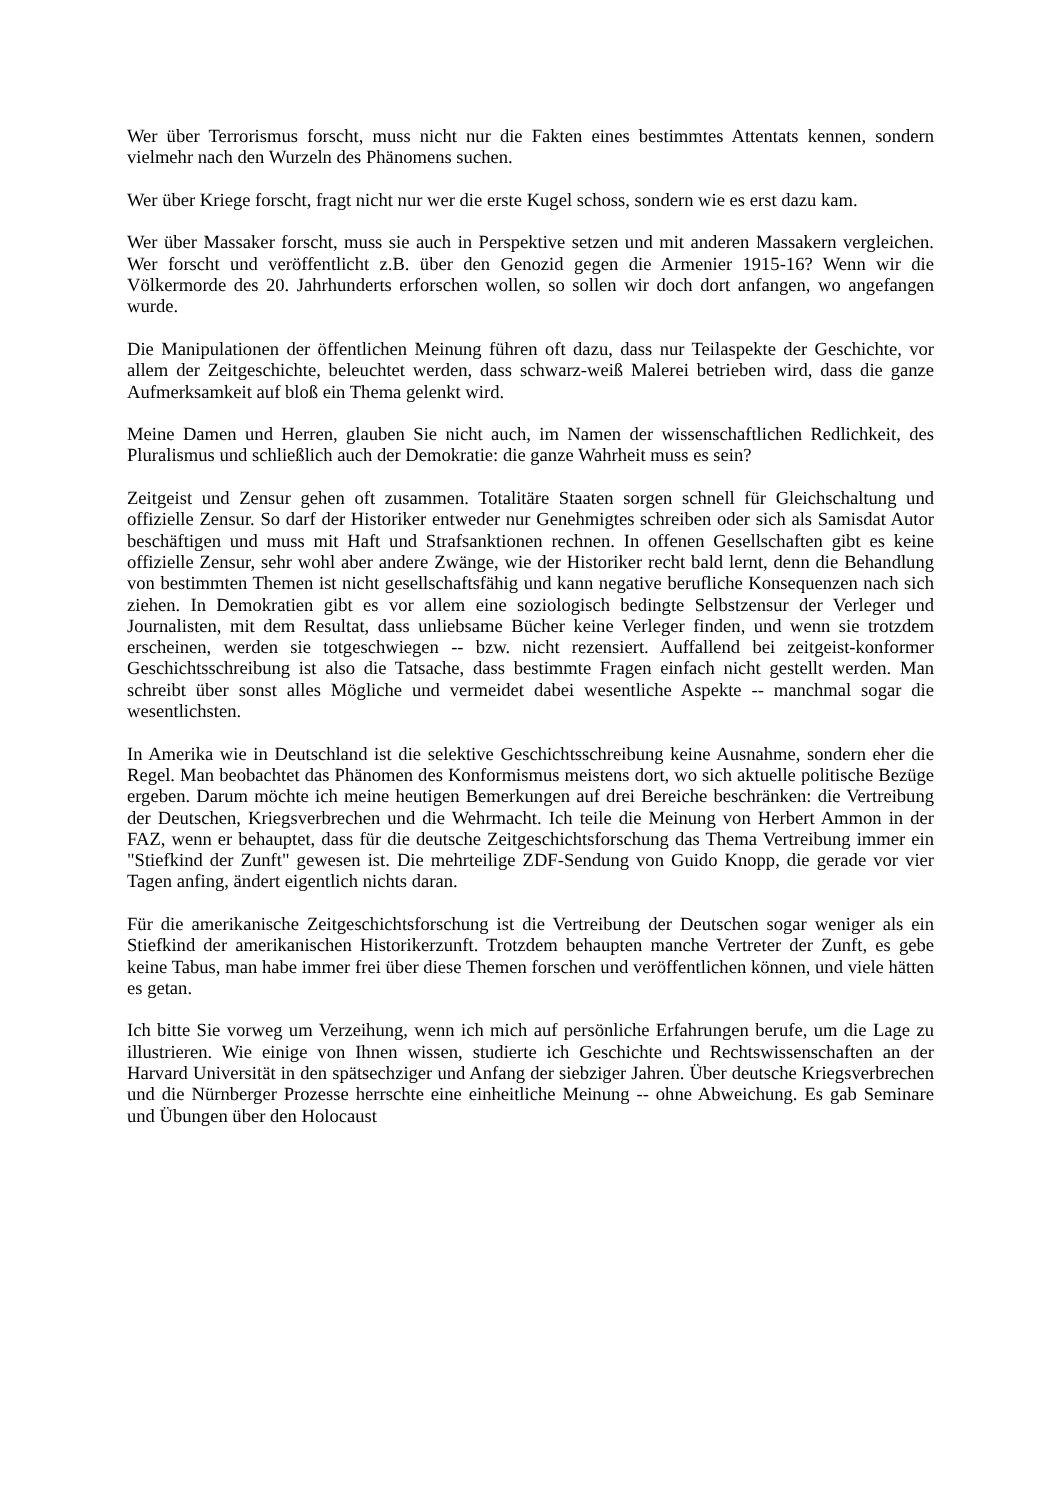Wer über Terrorismus forscht, muss nicht nur die Fakten eines bestimmtes Attentats kennen, sondern vielmehr nach den Wurzeln des Phänomens suchen.
Wer über Kriege forscht, fragt nicht nur wer die erste Kugel schoss, sondern wie es erst dazu kam.
Wer über Massaker forscht, muss sie auch in Perspektive setzen und mit anderen Massakern vergleichen. Wer forscht und veröffentlicht z.B. über den Genozid gegen die Armenier 1915-16? Wenn wir die Völkermorde des 20. Jahrhunderts erforschen wollen, so sollen wir doch dort anfangen, wo angefangen wurde.
Die Manipulationen der öffentlichen Meinung führen oft dazu, dass nur Teilaspekte der Geschichte, vor allem der Zeitgeschichte, beleuchtet werden, dass schwarz-weiß Malerei betrieben wird, dass die ganze Aufmerksamkeit auf bloß ein Thema gelenkt wird.
Meine Damen und Herren, glauben Sie nicht auch, im Namen der wissenschaftlichen Redlichkeit, des Pluralismus und schließlich auch der Demokratie: die ganze Wahrheit muss es sein?
Zeitgeist und Zensur gehen oft zusammen. Totalitäre Staaten sorgen schnell für Gleichschaltung und offizielle Zensur. So darf der Historiker entweder nur Genehmigtes schreiben oder sich als Samisdat Autor beschäftigen und muss mit Haft und Strafsanktionen rechnen. In offenen Gesellschaften gibt es keine offizielle Zensur, sehr wohl aber andere Zwänge, wie der Historiker recht bald lernt, denn die Behandlung von bestimmten Themen ist nicht gesellschaftsfähig und kann negative berufliche Konsequenzen nach sich ziehen. In Demokratien gibt es vor allem eine soziologisch bedingte Selbstzensur der Verleger und Journalisten, mit dem Resultat, dass unliebsame Bücher keine Verleger finden, und wenn sie trotzdem erscheinen, werden sie totgeschwiegen -- bzw. nicht rezensiert. Auffallend bei zeitgeist-konformer Geschichtsschreibung ist also die Tatsache, dass bestimmte Fragen einfach nicht gestellt werden. Man schreibt über sonst alles Mögliche und vermeidet dabei wesentliche Aspekte -- manchmal sogar die wesentlichsten.
In Amerika wie in Deutschland ist die selektive Geschichtsschreibung keine Ausnahme, sondern eher die Regel. Man beobachtet das Phänomen des Konformismus meistens dort, wo sich aktuelle politische Bezüge ergeben. Darum möchte ich meine heutigen Bemerkungen auf drei Bereiche beschränken: die Vertreibung der Deutschen, Kriegsverbrechen und die Wehrmacht. Ich teile die Meinung von Herbert Ammon in der FAZ, wenn er behauptet, dass für die deutsche Zeitgeschichtsforschung das Thema Vertreibung immer ein "Stiefkind der Zunft" gewesen ist. Die mehrteilige ZDF-Sendung von Guido Knopp, die gerade vor vier Tagen anfing, ändert eigentlich nichts daran.
Für die amerikanische Zeitgeschichtsforschung ist die Vertreibung der Deutschen sogar weniger als ein Stiefkind der amerikanischen Historikerzunft. Trotzdem behaupten manche Vertreter der Zunft, es gebe keine Tabus, man habe immer frei über diese Themen forschen und veröffentlichen können, und viele hätten es getan.
Ich bitte Sie vorweg um Verzeihung, wenn ich mich auf persönliche Erfahrungen berufe, um die Lage zu illustrieren. Wie einige von Ihnen wissen, studierte ich Geschichte und Rechtswissenschaften an der Harvard Universität in den spätsechziger und Anfang der siebziger Jahren. Über deutsche Kriegsverbrechen und die Nürnberger Prozesse herrschte eine einheitliche Meinung -- ohne Abweichung. Es gab Seminare und Übungen über den Holocaust